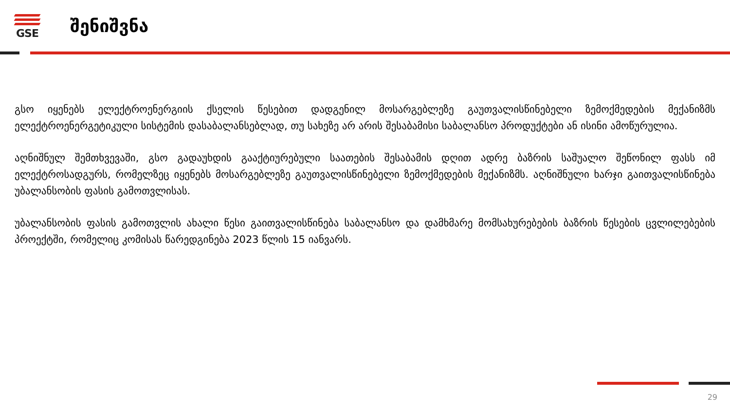GSE
შენიშვნა
გსო იყენებს ელექტროენერგიის ქსელის წესებით დადგენილ მოსარგებლეზე გაუთვალისწინებელი ზემოქმედების მექანიზმს ელექტროენერგეტიკული სისტემის დასაბალანსებლად, თუ სახეზე არ არის შესაბამისი საბალანსო პროდუქტები ან ისინი ამოწურულია.
აღნიშნულ შემთხვევაში, გსო გადაუხდის გააქტიურებული საათების შესაბამის დღით ადრე ბაზრის საშუალო შეწონილ ფასს იმ ელექტროსადგურს, რომელზეც იყენებს მოსარგებლეზე გაუთვალისწინებელი ზემოქმედების მექანიზმს. აღნიშნული ხარჯი გაითვალისწინება უბალანსობის ფასის გამოთვლისას.
უბალანსობის ფასის გამოთვლის ახალი წესი გაითვალისწინება საბალანსო და დამხმარე მომსახურებების ბაზრის წესების ცვლილებების პროექტში, რომელიც კომისას წარედგინება 2023 წლის 15 იანვარს.
29